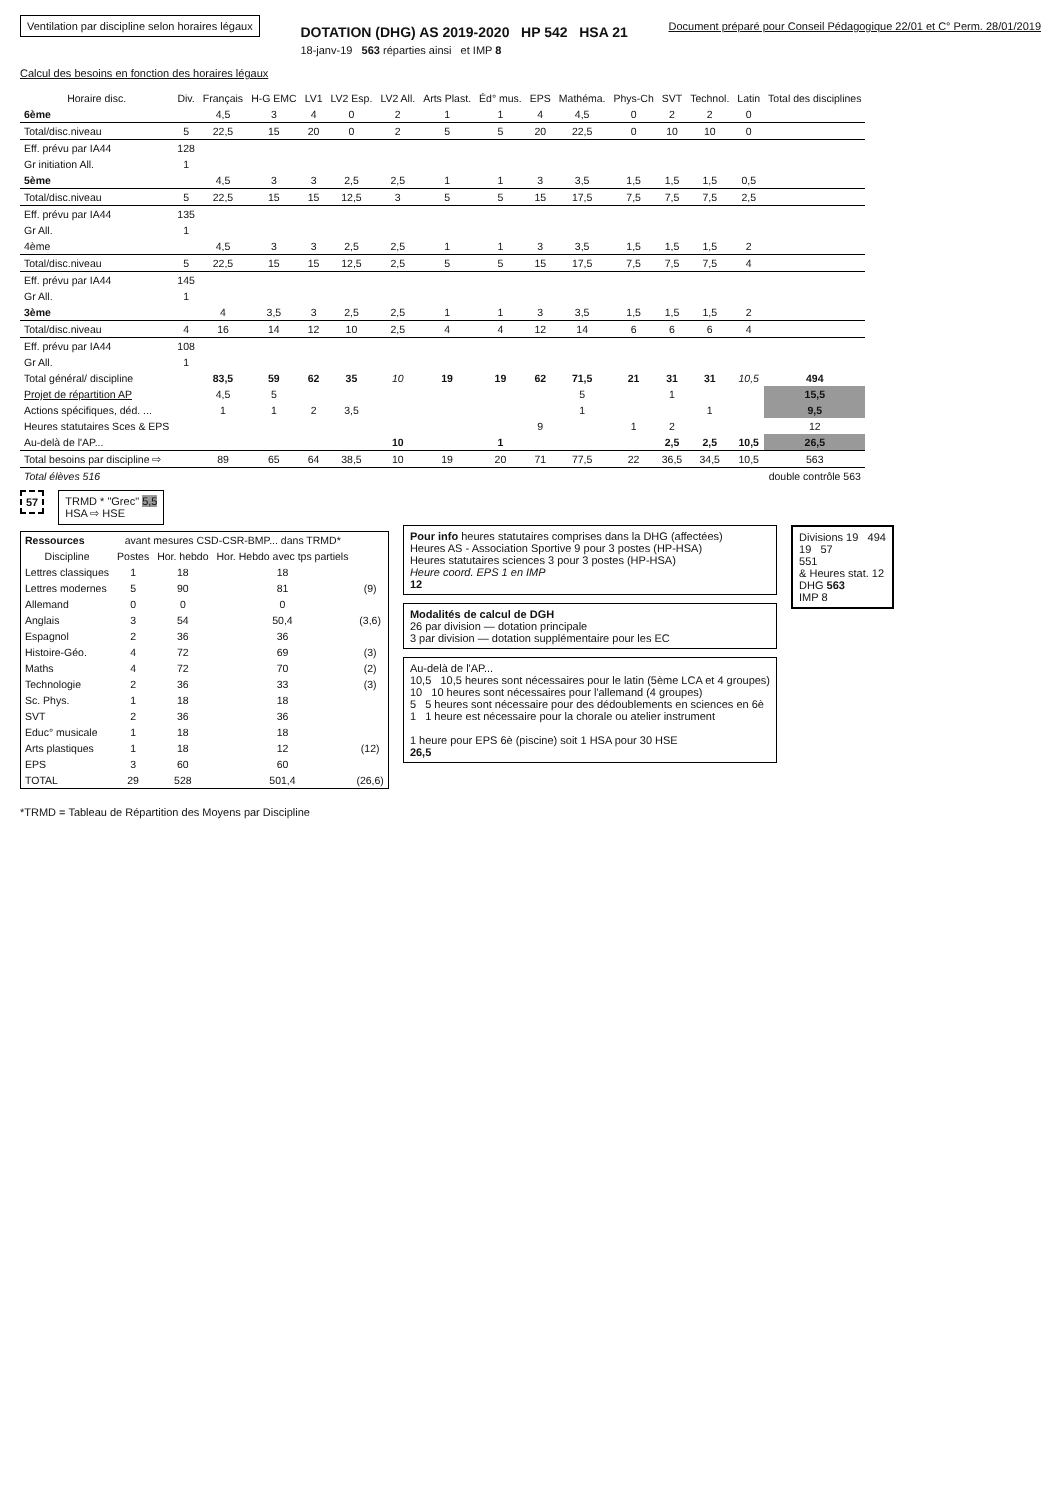Ventilation par discipline selon horaires légaux
DOTATION (DHG) AS 2019-2020 HP 542 HSA 21
18-janv-19 563 réparties ainsi et IMP 8
Document préparé pour Conseil Pédagogique 22/01 et C° Perm. 28/01/2019
Calcul des besoins en fonction des horaires légaux
| Horaire disc. | Div. | Français | H-G EMC | LV1 | LV2 Esp. | LV2 All. | Arts Plast. | Éd° mus. | EPS | Mathéma. | Phys-Ch | SVT | Technol. | Latin | Total des disciplines |
| --- | --- | --- | --- | --- | --- | --- | --- | --- | --- | --- | --- | --- | --- | --- | --- |
| 6ème | | 4,5 | 3 | 4 | 0 | 2 | 1 | 1 | 4 | 4,5 | 0 | 2 | 2 | 0 | |
| Total/disc.niveau | 5 | 22,5 | 15 | 20 | 0 | 2 | 5 | 5 | 20 | 22,5 | 0 | 10 | 10 | 0 | |
| Eff. prévu par IA44 | 128 | | | | | | | | | | | | | | |
| Gr initiation All. | 1 | | | | | | | | | | | | | | |
| 5ème | | 4,5 | 3 | 3 | 2,5 | 2,5 | 1 | 1 | 3 | 3,5 | 1,5 | 1,5 | 1,5 | 0,5 | |
| Total/disc.niveau | 5 | 22,5 | 15 | 15 | 12,5 | 3 | 5 | 5 | 15 | 17,5 | 7,5 | 7,5 | 7,5 | 2,5 | |
| Eff. prévu par IA44 | 135 | | | | | | | | | | | | | | |
| Gr All. | 1 | | | | | | | | | | | | | | |
| 4ème | | 4,5 | 3 | 3 | 2,5 | 2,5 | 1 | 1 | 3 | 3,5 | 1,5 | 1,5 | 1,5 | 2 | |
| Total/disc.niveau | 5 | 22,5 | 15 | 15 | 12,5 | 2,5 | 5 | 5 | 15 | 17,5 | 7,5 | 7,5 | 7,5 | 4 | |
| Eff. prévu par IA44 | 145 | | | | | | | | | | | | | | |
| Gr All. | 1 | | | | | | | | | | | | | | |
| 3ème | | 4 | 3,5 | 3 | 2,5 | 2,5 | 1 | 1 | 3 | 3,5 | 1,5 | 1,5 | 1,5 | 2 | |
| Total/disc.niveau | 4 | 16 | 14 | 12 | 10 | 2,5 | 4 | 4 | 12 | 14 | 6 | 6 | 6 | 4 | |
| Eff. prévu par IA44 | 108 | | | | | | | | | | | | | | |
| Gr All. | 1 | | | | | | | | | | | | | | |
| Total général/ discipline | | 83,5 | 59 | 62 | 35 | 10 | 19 | 19 | 62 | 71,5 | 21 | 31 | 31 | 10,5 | 494 |
| Projet de répartition AP | | 4,5 | 5 | | | | | | | 5 | | 1 | | | 15,5 |
| Actions spécifiques, déd. ... | | 1 | 1 | 2 | 3,5 | | | | | 1 | | | 1 | | 9,5 |
| Heures statutaires Sces & EPS | | | | | | | | | 9 | | 1 | 2 | | | 12 |
| Au-delà de l'AP... | | | | | | 10 | | 1 | | | | 2,5 | 2,5 | 10,5 | 26,5 |
| Total besoins par discipline ⇨ | | 89 | 65 | 64 | 38,5 | 10 | 19 | 20 | 71 | 77,5 | 22 | 36,5 | 34,5 | 10,5 | 563 |
| Total élèves 516 | | | | | | | | | | | | | | | double contrôle 563 |
57
TRMD * "Grec" 5,5
HSA ⇨ HSE
| Ressources | avant mesures CSD-CSR-BMP... dans TRMD* | | | |
| --- | --- | --- | --- | --- |
| Discipline | Postes | Hor. hebdo | Hor. Hebdo avec tps partiels | |
| Lettres classiques | 1 | 18 | 18 | |
| Lettres modernes | 5 | 90 | 81 | (9) |
| Allemand | 0 | 0 | 0 | |
| Anglais | 3 | 54 | 50,4 | (3,6) |
| Espagnol | 2 | 36 | 36 | |
| Histoire-Géo. | 4 | 72 | 69 | (3) |
| Maths | 4 | 72 | 70 | (2) |
| Technologie | 2 | 36 | 33 | (3) |
| Sc. Phys. | 1 | 18 | 18 | |
| SVT | 2 | 36 | 36 | |
| Educ° musicale | 1 | 18 | 18 | |
| Arts plastiques | 1 | 18 | 12 | (12) |
| EPS | 3 | 60 | 60 | |
| TOTAL | 29 | 528 | 501,4 | (26,6) |
Pour info heures statutaires comprises dans la DHG (affectées)
Heures AS - Association Sportive 9 pour 3 postes (HP-HSA)
Heures statutaires sciences 3 pour 3 postes (HP-HSA)
Heure coord. EPS 1 en IMP
12
Modalités de calcul de DGH
26 par division — dotation principale
3 par division — dotation supplémentaire pour les EC
Au-delà de l'AP...
10,5 10,5 heures sont nécessaires pour le latin (5ème LCA et 4 groupes)
10 10 heures sont nécessaires pour l'allemand (4 groupes)
5 5 heures sont nécessaire pour des dédoublements en sciences en 6è
1 1 heure est nécessaire pour la chorale ou atelier instrument
1 heure pour EPS 6è (piscine) soit 1 HSA pour 30 HSE
26,5
Divisions 19 494
19 57
551
& Heures stat. 12
DHG 563
IMP 8
*TRMD = Tableau de Répartition des Moyens par Discipline